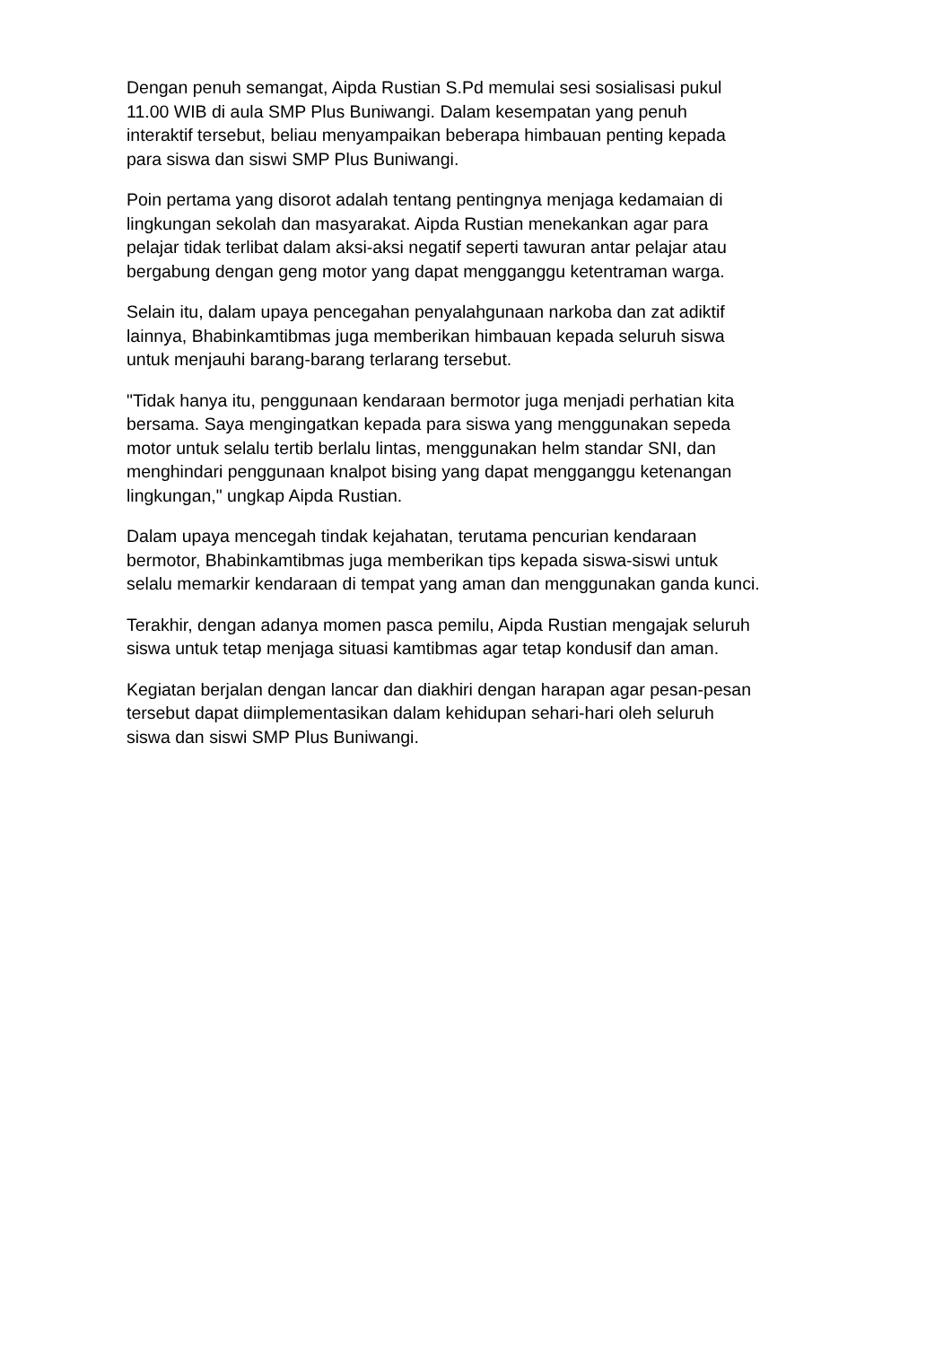Dengan penuh semangat, Aipda Rustian S.Pd memulai sesi sosialisasi pukul
11.00 WIB di aula SMP Plus Buniwangi. Dalam kesempatan yang penuh
interaktif tersebut, beliau menyampaikan beberapa himbauan penting kepada
para siswa dan siswi SMP Plus Buniwangi.
Poin pertama yang disorot adalah tentang pentingnya menjaga kedamaian di
lingkungan sekolah dan masyarakat. Aipda Rustian menekankan agar para
pelajar tidak terlibat dalam aksi-aksi negatif seperti tawuran antar pelajar atau
bergabung dengan geng motor yang dapat mengganggu ketentraman warga.
Selain itu, dalam upaya pencegahan penyalahgunaan narkoba dan zat adiktif
lainnya, Bhabinkamtibmas juga memberikan himbauan kepada seluruh siswa
untuk menjauhi barang-barang terlarang tersebut.
"Tidak hanya itu, penggunaan kendaraan bermotor juga menjadi perhatian kita
bersama. Saya mengingatkan kepada para siswa yang menggunakan sepeda
motor untuk selalu tertib berlalu lintas, menggunakan helm standar SNI, dan
menghindari penggunaan knalpot bising yang dapat mengganggu ketenangan
lingkungan," ungkap Aipda Rustian.
Dalam upaya mencegah tindak kejahatan, terutama pencurian kendaraan
bermotor, Bhabinkamtibmas juga memberikan tips kepada siswa-siswi untuk
selalu memarkir kendaraan di tempat yang aman dan menggunakan ganda kunci.
Terakhir, dengan adanya momen pasca pemilu, Aipda Rustian mengajak seluruh
siswa untuk tetap menjaga situasi kamtibmas agar tetap kondusif dan aman.
Kegiatan berjalan dengan lancar dan diakhiri dengan harapan agar pesan-pesan
tersebut dapat diimplementasikan dalam kehidupan sehari-hari oleh seluruh
siswa dan siswi SMP Plus Buniwangi.